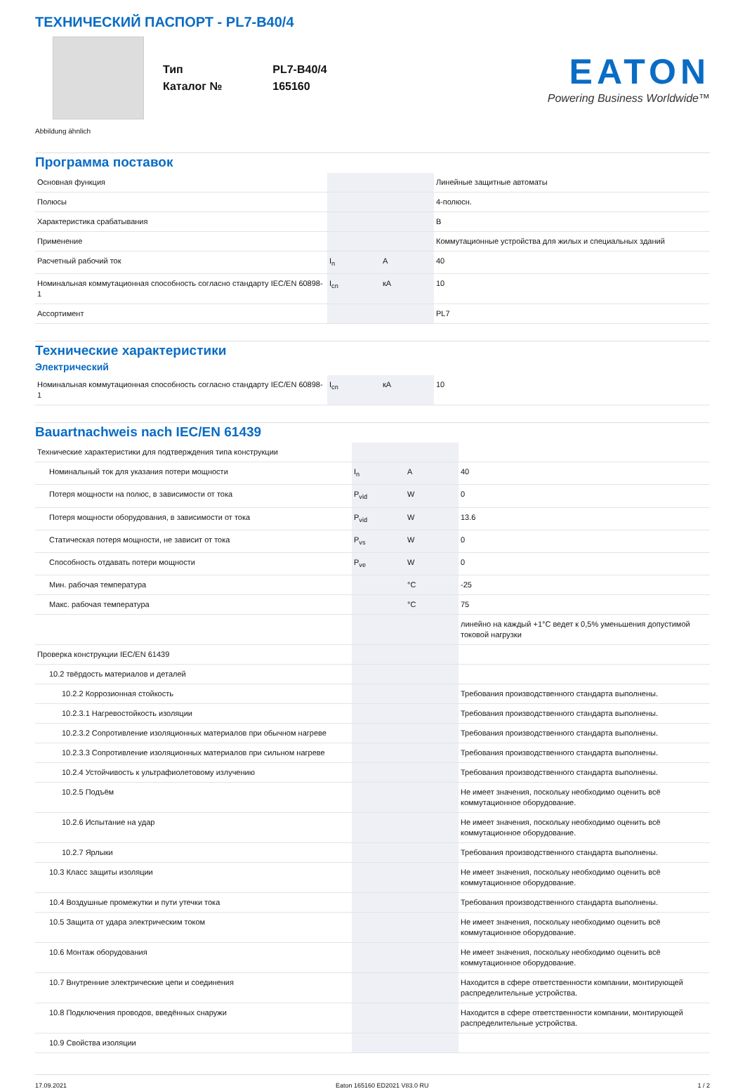ТЕХНИЧЕСКИЙ ПАСПОРТ - PL7-B40/4
| Тип | PL7-B40/4 |
| Каталог № | 165160 |
EATON
Powering Business Worldwide™
Abbildung ähnlich
Программа поставок
| Основная функция | | | Линейные защитные автоматы |
| Полюсы | | | 4-полюсн. |
| Характеристика срабатывания | | | B |
| Применение | | | Коммутационные устройства для жилых и специальных зданий |
| Расчетный рабочий ток | I<sub>n</sub> | A | 40 |
| Номинальная коммутационная способность согласно стандарту IEC/EN 60898-1 | I<sub>cn</sub> | кA | 10 |
| Ассортимент | | | PL7 |
Технические характеристики
Электрический
| Номинальная коммутационная способность согласно стандарту IEC/EN 60898-1 | I<sub>cn</sub> | кA | 10 |
Bauartnachweis nach IEC/EN 61439
| Технические характеристики для подтверждения типа конструкции | | | |
| Номинальный ток для указания потери мощности | I<sub>n</sub> | A | 40 |
| Потеря мощности на полюс, в зависимости от тока | P<sub>vid</sub> | W | 0 |
| Потеря мощности оборудования, в зависимости от тока | P<sub>vid</sub> | W | 13.6 |
| Статическая потеря мощности, не зависит от тока | P<sub>vs</sub> | W | 0 |
| Способность отдавать потери мощности | P<sub>ve</sub> | W | 0 |
| Мин. рабочая температура | | °C | -25 |
| Макс. рабочая температура | | °C | 75 |
| | | | линейно на каждый +1°C ведет к 0,5% уменьшения допустимой токовой нагрузки |
| Проверка конструкции IEC/EN 61439 | | | |
| 10.2 твёрдость материалов и деталей | | | |
| 10.2.2 Коррозионная стойкость | | | Требования производственного стандарта выполнены. |
| 10.2.3.1 Нагревостойкость изоляции | | | Требования производственного стандарта выполнены. |
| 10.2.3.2 Сопротивление изоляционных материалов при обычном нагреве | | | Требования производственного стандарта выполнены. |
| 10.2.3.3 Сопротивление изоляционных материалов при сильном нагреве | | | Требования производственного стандарта выполнены. |
| 10.2.4 Устойчивость к ультрафиолетовому излучению | | | Требования производственного стандарта выполнены. |
| 10.2.5 Подъём | | | Не имеет значения, поскольку необходимо оценить всё коммутационное оборудование. |
| 10.2.6 Испытание на удар | | | Не имеет значения, поскольку необходимо оценить всё коммутационное оборудование. |
| 10.2.7 Ярлыки | | | Требования производственного стандарта выполнены. |
| 10.3 Класс защиты изоляции | | | Не имеет значения, поскольку необходимо оценить всё коммутационное оборудование. |
| 10.4 Воздушные промежутки и пути утечки тока | | | Требования производственного стандарта выполнены. |
| 10.5 Защита от удара электрическим током | | | Не имеет значения, поскольку необходимо оценить всё коммутационное оборудование. |
| 10.6 Монтаж оборудования | | | Не имеет значения, поскольку необходимо оценить всё коммутационное оборудование. |
| 10.7 Внутренние электрические цепи и соединения | | | Находится в сфере ответственности компании, монтирующей распределительные устройства. |
| 10.8 Подключения проводов, введённых снаружи | | | Находится в сфере ответственности компании, монтирующей распределительные устройства. |
| 10.9 Свойства изоляции | | | |
17.09.2021 Eaton 165160 ED2021 V83.0 RU 1 / 2